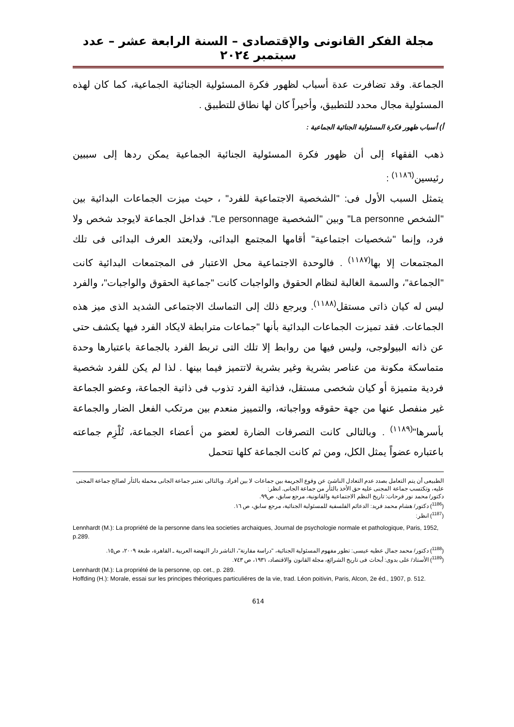مجلة الفكر القانونى والإقتصادى – السنة الرابعة عشر – عدد سبتمبر ٢٠٢٤
الجماعة. وقد تضافرت عدة أسباب لظهور فكرة المسئولية الجنائية الجماعية، كما كان لهذه المسئولية مجال محدد للتطبيق، وأخيراً كان لها نطاق للتطبيق .
أ) أسباب ظهور فكرة المسئولية الجنائية الجماعية :
ذهب الفقهاء إلى أن ظهور فكرة المسئولية الجنائية الجماعية يمكن ردها إلى سببين رئيسين<sup>(١١٨٦)</sup> :
يتمثل السبب الأول فى: "الشخصية الاجتماعية للفرد" ، حيث ميزت الجماعات البدائية بين "الشخص La personne" وبين "الشخصية Le personnage". فداخل الجماعة لايوجد شخص ولا فرد، وإنما "شخصيات اجتماعية" أقامها المجتمع البدائى، ولايعتد العرف البدائى فى تلك المجتمعات إلا بها<sup>(١١٨٧)</sup> . فالوحدة الاجتماعية محل الاعتبار فى المجتمعات البدائية كانت "الجماعة"، والسمة الغالبة لنظام الحقوق والواجبات كانت "جماعية الحقوق والواجبات"، والفرد ليس له كيان ذاتى مستقل<sup>(١١٨٨)</sup>. ويرجع ذلك إلى التماسك الاجتماعى الشديد الذى ميز هذه الجماعات. فقد تميزت الجماعات البدائية بأنها "جماعات مترابطة لايكاد الفرد فيها يكشف حتى عن ذاته البيولوجى، وليس فيها من روابط إلا تلك التى تربط الفرد بالجماعة باعتبارها وحدة متماسكة مكونة من عناصر بشرية وغير بشرية لاتتميز فيما بينها . لذا لم يكن للفرد شخصية فردية متميزة أو كيان شخصى مستقل، فذاتية الفرد تذوب فى ذاتية الجماعة، وعضو الجماعة غير منفصل عنها من جهة حقوقه وواجباته، والتمييز منعدم بين مرتكب الفعل الضار والجماعة بأسرها"<sup>(١١٨٩)</sup> . وبالتالى كانت التصرفات الضارة لعضو من أعضاء الجماعة، تُلْزِم جماعته باعتباره عضواً يمثل الكل، ومن ثم كانت الجماعة كلها تتحمل
الطبيعى أن يتم التعامل بصدد عدم التعادل الناشئ عن وقوع الجريمة بين جماعات لا بين أفراد. وبالتالى تعتبر جماعة الجانى محملة بالثأر لصالح جماعة المجنى عليه، وتكتسب جماعة المجنى عليه حق الأخذ بالثأر من جماعة الجانى. انظر:
دكتور/ محمد نور فرحات: تاريخ النظم الاجتماعية والقانونية، مرجع سابق، ص٩٩.
(<sup>1186</sup>) دكتور/ هشام محمد فريد: الدعائم الفلسفية للمسئولية الجنائية، مرجع سابق، ص ١٦.
(<sup>1187</sup>) انظر:
Lennhardt (M.): La propriété de la personne dans lea societies archaiques, Journal de psychologie normale et pathologique, Paris, 1952, p.289.
(<sup>1188</sup>) دكتور/ محمد جمال عطيه عيسى: تطور مفهوم المسئولية الجنائية، "دراسة مقارنة"، الناشر دار النهضة العربية ـ القاهرة، طبعة ٢٠٠٩، ص١٥.
(<sup>1189</sup>) الأستاذ/ على بدوى: أبحاث فى تاريخ الشرائع، مجلة القانون والاقتصاد، ١٩٣١، ص ٧٤٣.
Lennhardt (M.): La propriété de la personne, op. cet., p. 289.
Hoffding (H.): Morale, essai sur les principes théoriques particuliéres de la vie, trad. Léon poitivin, Paris, Alcon, 2e éd., 1907, p. 512.
614